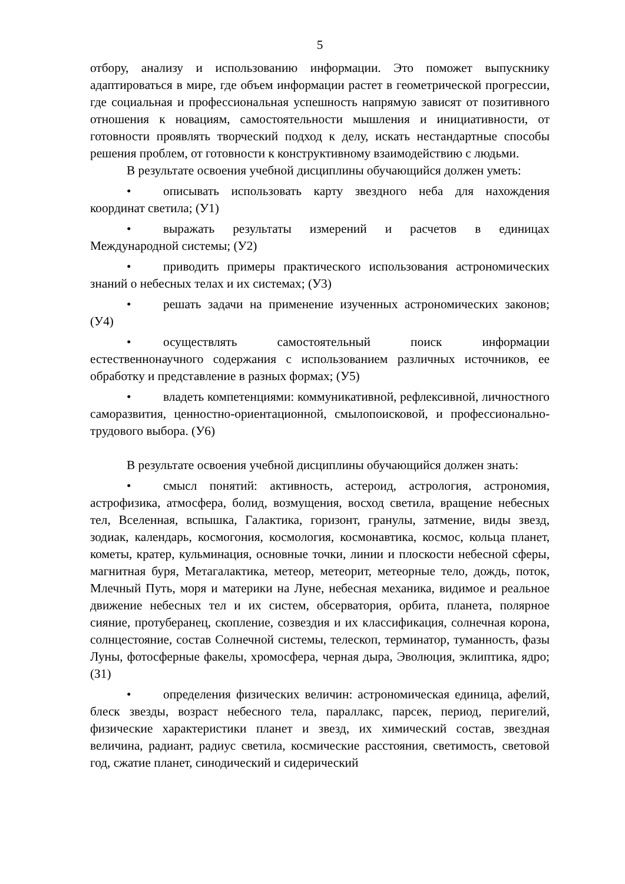5
отбору, анализу и использованию информации. Это поможет выпускнику адаптироваться в мире, где объем информации растет в геометрической прогрессии, где социальная и профессиональная успешность напрямую зависят от позитивного отношения к новациям, самостоятельности мышления и инициативности, от готовности проявлять творческий подход к делу, искать нестандартные способы решения проблем, от готовности к конструктивному взаимодействию с людьми.
В результате освоения учебной дисциплины обучающийся должен уметь:
• описывать использовать карту звездного неба для нахождения координат светила; (У1)
• выражать результаты измерений и расчетов в единицах Международной системы; (У2)
• приводить примеры практического использования астрономических знаний о небесных телах и их системах; (У3)
• решать задачи на применение изученных астрономических законов; (У4)
• осуществлять самостоятельный поиск информации естественнонаучного содержания с использованием различных источников, ее обработку и представление в разных формах; (У5)
• владеть компетенциями: коммуникативной, рефлексивной, личностного саморазвития, ценностно-ориентационной, смылопоисковой, и профессионально-трудового выбора. (У6)
В результате освоения учебной дисциплины обучающийся должен знать:
• смысл понятий: активность, астероид, астрология, астрономия, астрофизика, атмосфера, болид, возмущения, восход светила, вращение небесных тел, Вселенная, вспышка, Галактика, горизонт, гранулы, затмение, виды звезд, зодиак, календарь, космогония, космология, космонавтика, космос, кольца планет, кометы, кратер, кульминация, основные точки, линии и плоскости небесной сферы, магнитная буря, Метагалактика, метеор, метеорит, метеорные тело, дождь, поток, Млечный Путь, моря и материки на Луне, небесная механика, видимое и реальное движение небесных тел и их систем, обсерватория, орбита, планета, полярное сияние, протуберанец, скопление, созвездия и их классификация, солнечная корона, солнцестояние, состав Солнечной системы, телескоп, терминатор, туманность, фазы Луны, фотосферные факелы, хромосфера, черная дыра, Эволюция, эклиптика, ядро; (З1)
• определения физических величин: астрономическая единица, афелий, блеск звезды, возраст небесного тела, параллакс, парсек, период, перигелий, физические характеристики планет и звезд, их химический состав, звездная величина, радиант, радиус светила, космические расстояния, светимость, световой год, сжатие планет, синодический и сидерический